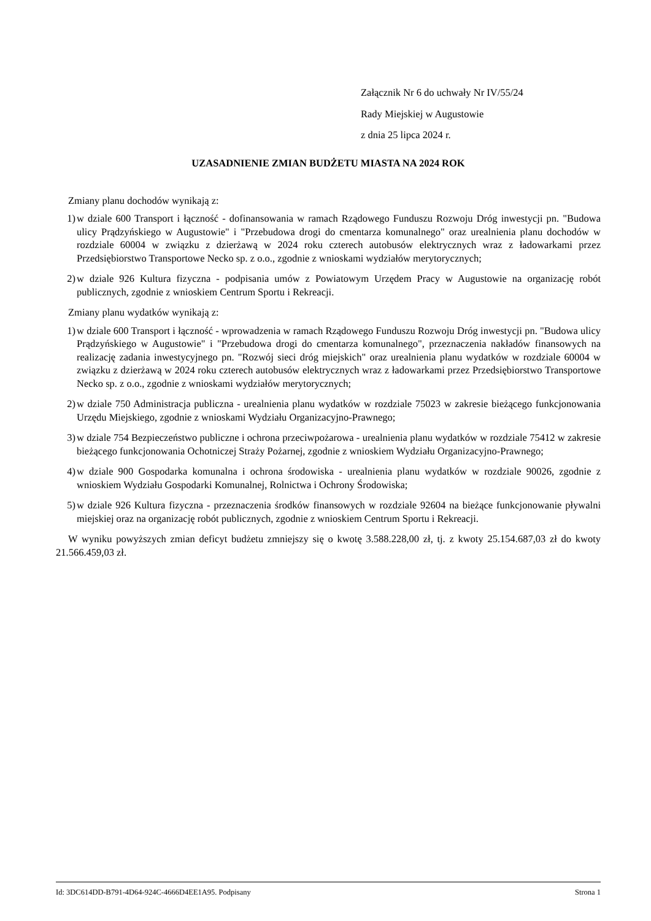Załącznik Nr 6 do uchwały Nr IV/55/24
Rady Miejskiej w Augustowie
z dnia 25 lipca 2024 r.
UZASADNIENIE ZMIAN BUDŻETU MIASTA NA 2024 ROK
Zmiany planu dochodów wynikają z:
1) w dziale 600 Transport i łączność - dofinansowania w ramach Rządowego Funduszu Rozwoju Dróg inwestycji pn. "Budowa ulicy Prądzyńskiego w Augustowie" i "Przebudowa drogi do cmentarza komunalnego" oraz urealnienia planu dochodów w rozdziale 60004 w związku z dzierżawą w 2024 roku czterech autobusów elektrycznych wraz z ładowarkami przez Przedsiębiorstwo Transportowe Necko sp. z o.o., zgodnie z wnioskami wydziałów merytorycznych;
2) w dziale 926 Kultura fizyczna - podpisania umów z Powiatowym Urzędem Pracy w Augustowie na organizację robót publicznych, zgodnie z wnioskiem Centrum Sportu i Rekreacji.
Zmiany planu wydatków wynikają z:
1) w dziale 600 Transport i łączność - wprowadzenia w ramach Rządowego Funduszu Rozwoju Dróg inwestycji pn. "Budowa ulicy Prądzyńskiego w Augustowie" i "Przebudowa drogi do cmentarza komunalnego", przeznaczenia nakładów finansowych na realizację zadania inwestycyjnego pn. "Rozwój sieci dróg miejskich" oraz urealnienia planu wydatków w rozdziale 60004 w związku z dzierżawą w 2024 roku czterech autobusów elektrycznych wraz z ładowarkami przez Przedsiębiorstwo Transportowe Necko sp. z o.o., zgodnie z wnioskami wydziałów merytorycznych;
2) w dziale 750 Administracja publiczna - urealnienia planu wydatków w rozdziale 75023 w zakresie bieżącego funkcjonowania Urzędu Miejskiego, zgodnie z wnioskami Wydziału Organizacyjno-Prawnego;
3) w dziale 754 Bezpieczeństwo publiczne i ochrona przeciwpożarowa - urealnienia planu wydatków w rozdziale 75412 w zakresie bieżącego funkcjonowania Ochotniczej Straży Pożarnej, zgodnie z wnioskiem Wydziału Organizacyjno-Prawnego;
4) w dziale 900 Gospodarka komunalna i ochrona środowiska - urealnienia planu wydatków w rozdziale 90026, zgodnie z wnioskiem Wydziału Gospodarki Komunalnej, Rolnictwa i Ochrony Środowiska;
5) w dziale 926 Kultura fizyczna - przeznaczenia środków finansowych w rozdziale 92604 na bieżące funkcjonowanie pływalni miejskiej oraz na organizację robót publicznych, zgodnie z wnioskiem Centrum Sportu i Rekreacji.
W wyniku powyższych zmian deficyt budżetu zmniejszy się o kwotę 3.588.228,00 zł, tj. z kwoty 25.154.687,03 zł do kwoty 21.566.459,03 zł.
Id: 3DC614DD-B791-4D64-924C-4666D4EE1A95. Podpisany Strona 1